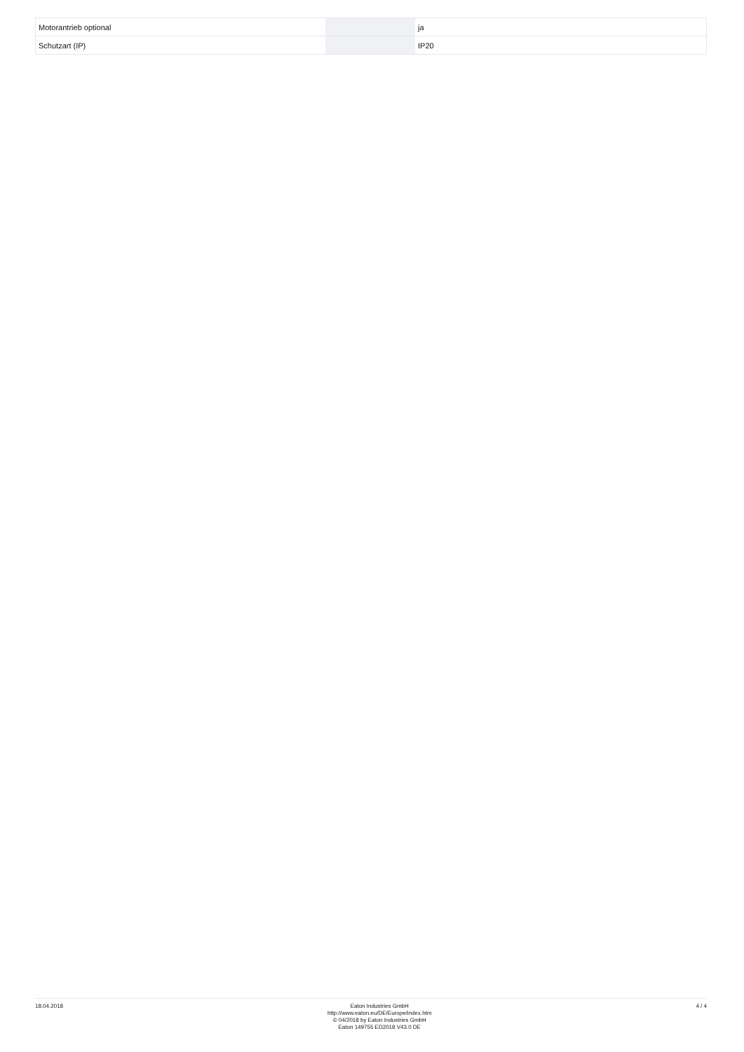| Motorantrieb optional | | | ja |
| Schutzart (IP) | | | IP20 |
18.04.2018
Eaton Industries GmbH
http://www.eaton.eu/DE/Europe/index.htm
© 04/2018 by Eaton Industries GmbH
Eaton 149755 ED2018 V43.0 DE
4 / 4